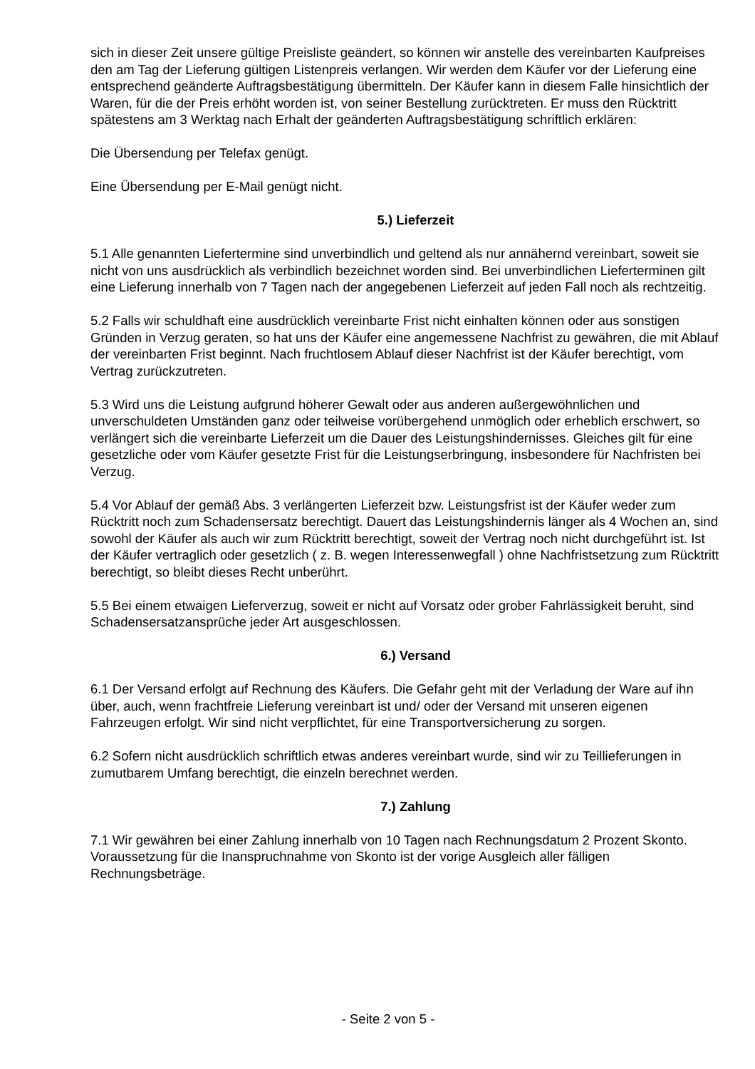sich in dieser Zeit unsere gültige Preisliste geändert, so können wir anstelle des vereinbarten Kaufpreises den am Tag der Lieferung gültigen Listenpreis verlangen. Wir werden dem Käufer vor der Lieferung eine entsprechend geänderte Auftragsbestätigung übermitteln. Der Käufer kann in diesem Falle hinsichtlich der Waren, für die der Preis erhöht worden ist, von seiner Bestellung zurücktreten. Er muss den Rücktritt spätestens am 3 Werktag nach Erhalt der geänderten Auftragsbestätigung schriftlich erklären:
Die Übersendung per Telefax genügt.
Eine Übersendung per E-Mail genügt nicht.
5.) Lieferzeit
5.1 Alle genannten Liefertermine sind unverbindlich und geltend als nur annähernd vereinbart, soweit sie nicht von uns ausdrücklich als verbindlich bezeichnet worden sind. Bei unverbindlichen Lieferterminen gilt eine Lieferung innerhalb von 7 Tagen nach der angegebenen Lieferzeit auf jeden Fall noch als rechtzeitig.
5.2 Falls wir schuldhaft eine ausdrücklich vereinbarte Frist nicht einhalten können oder aus sonstigen Gründen in Verzug geraten, so hat uns der Käufer eine angemessene Nachfrist zu gewähren, die mit Ablauf der vereinbarten Frist beginnt. Nach fruchtlosem Ablauf dieser Nachfrist ist der Käufer berechtigt, vom Vertrag zurückzutreten.
5.3 Wird uns die Leistung aufgrund höherer Gewalt oder aus anderen außergewöhnlichen und unverschuldeten Umständen ganz oder teilweise vorübergehend unmöglich oder erheblich erschwert, so verlängert sich die vereinbarte Lieferzeit um die Dauer des Leistungshindernisses. Gleiches gilt für eine gesetzliche oder vom Käufer gesetzte Frist für die Leistungserbringung, insbesondere für Nachfristen bei Verzug.
5.4 Vor Ablauf der gemäß Abs. 3 verlängerten Lieferzeit bzw. Leistungsfrist ist der Käufer weder zum Rücktritt noch zum Schadensersatz berechtigt. Dauert das Leistungshindernis länger als 4 Wochen an, sind sowohl der Käufer als auch wir zum Rücktritt berechtigt, soweit der Vertrag noch nicht durchgeführt ist. Ist der Käufer vertraglich oder gesetzlich ( z. B. wegen Interessenwegfall ) ohne Nachfristsetzung zum Rücktritt berechtigt, so bleibt dieses Recht unberührt.
5.5 Bei einem etwaigen Lieferverzug, soweit er nicht auf Vorsatz oder grober Fahrlässigkeit beruht, sind Schadensersatzansprüche jeder Art ausgeschlossen.
6.) Versand
6.1 Der Versand erfolgt auf Rechnung des Käufers. Die Gefahr geht mit der Verladung der Ware auf ihn über, auch, wenn frachtfreie Lieferung vereinbart ist und/ oder der Versand mit unseren eigenen Fahrzeugen erfolgt. Wir sind nicht verpflichtet, für eine Transportversicherung zu sorgen.
6.2 Sofern nicht ausdrücklich schriftlich etwas anderes vereinbart wurde, sind wir zu Teillieferungen in zumutbarem Umfang berechtigt, die einzeln berechnet werden.
7.) Zahlung
7.1 Wir gewähren bei einer Zahlung innerhalb von 10 Tagen nach Rechnungsdatum 2 Prozent Skonto. Voraussetzung für die Inanspruchnahme von Skonto ist der vorige Ausgleich aller fälligen Rechnungsbeträge.
- Seite 2 von 5 -